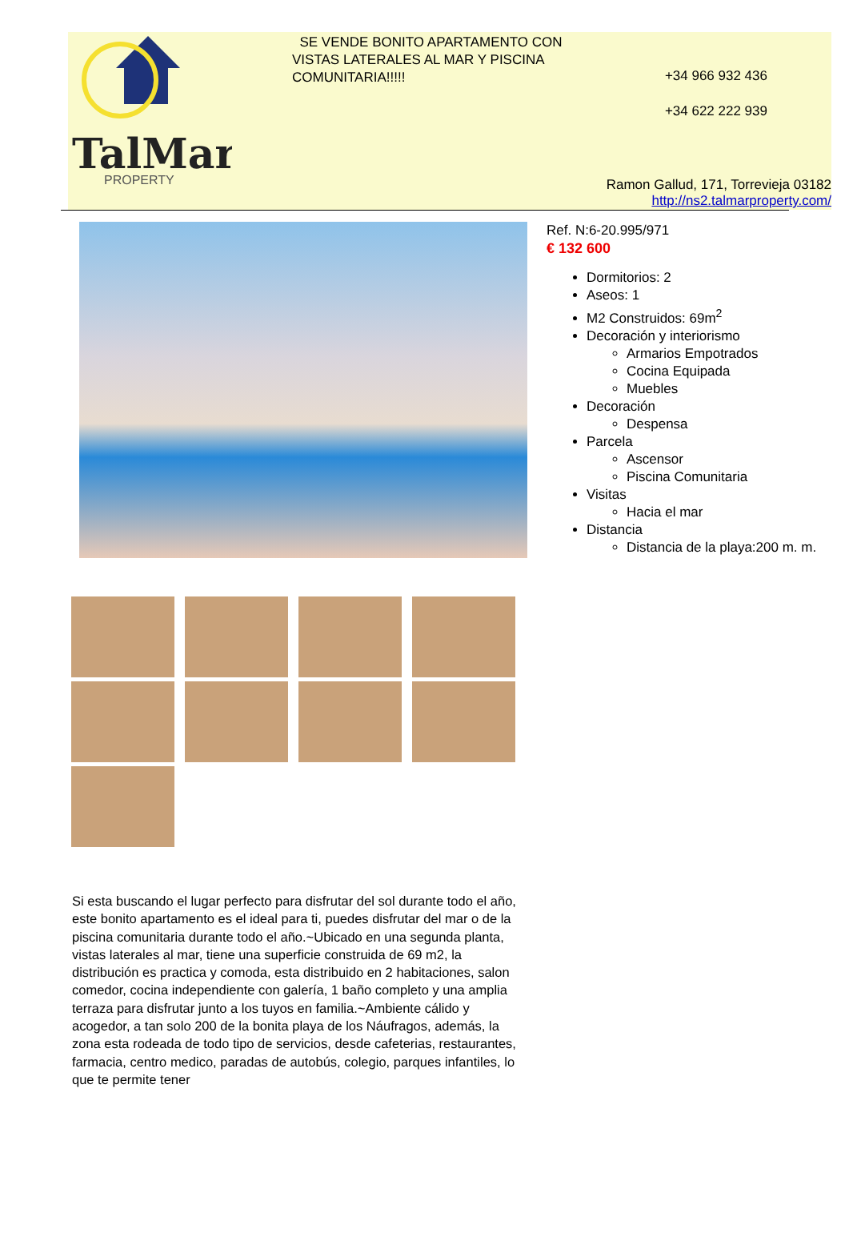TalMar
PROPERTY
SE VENDE BONITO APARTAMENTO CON VISTAS LATERALES AL MAR Y PISCINA COMUNITARIA!!!!!
+34 966 932 436
+34 622 222 939
Ramon Gallud, 171, Torrevieja 03182
http://ns2.talmarproperty.com/
Ref. N:6-20.995/971
€ 132 600
Dormitorios: 2
Aseos: 1
M2 Construidos: 69m<sup>2</sup>
Decoración y interiorismo
Armarios Empotrados
Cocina Equipada
Muebles
Decoración
Despensa
Parcela
Ascensor
Piscina Comunitaria
Visitas
Hacia el mar
Distancia
Distancia de la playa:200 m. m.
Si esta buscando el lugar perfecto para disfrutar del sol durante todo el año, este bonito apartamento es el ideal para ti, puedes disfrutar del mar o de la piscina comunitaria durante todo el año.~Ubicado en una segunda planta, vistas laterales al mar, tiene una superficie construida de 69 m2, la distribución es practica y comoda, esta distribuido en 2 habitaciones, salon comedor, cocina independiente con galería, 1 baño completo y una amplia terraza para disfrutar junto a los tuyos en familia.~Ambiente cálido y acogedor, a tan solo 200 de la bonita playa de los Náufragos, además, la zona esta rodeada de todo tipo de servicios, desde cafeterias, restaurantes, farmacia, centro medico, paradas de autobús, colegio, parques infantiles, lo que te permite tener